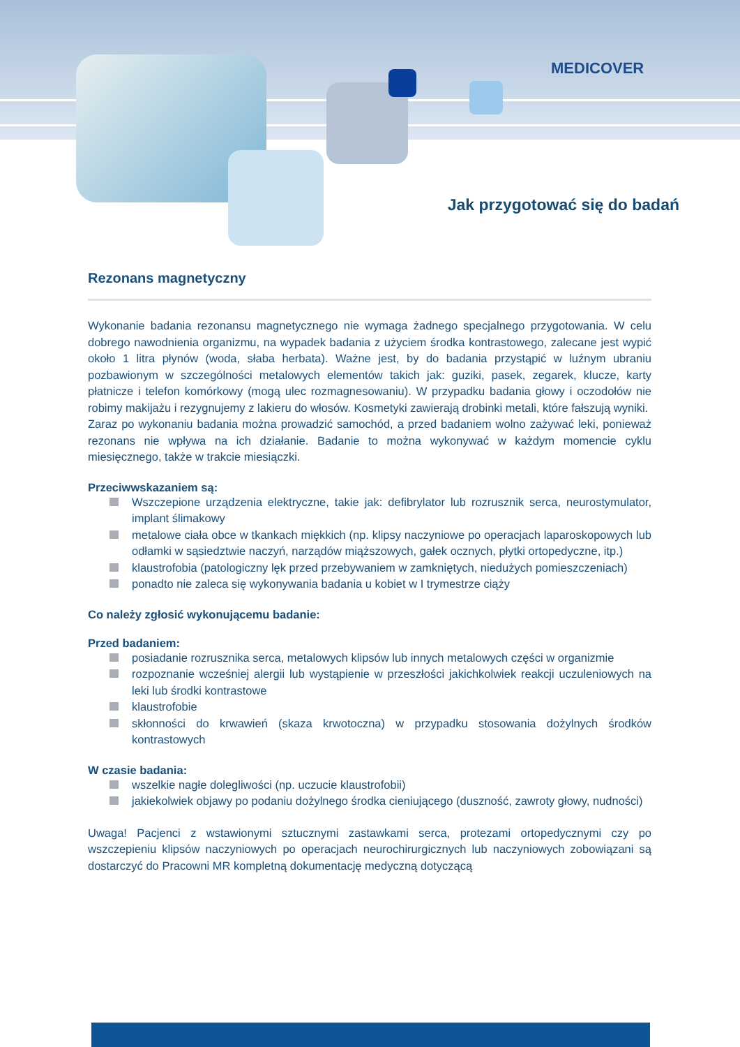MEDICOVER
Jak przygotować się do badań
Rezonans magnetyczny
Wykonanie badania rezonansu magnetycznego nie wymaga żadnego specjalnego przygotowania. W celu dobrego nawodnienia organizmu, na wypadek badania z użyciem środka kontrastowego, zalecane jest wypić około 1 litra płynów (woda, słaba herbata). Ważne jest, by do badania przystąpić w luźnym ubraniu pozbawionym w szczególności metalowych elementów takich jak: guziki, pasek, zegarek, klucze, karty płatnicze i telefon komórkowy (mogą ulec rozmagnesowaniu). W przypadku badania głowy i oczodołów nie robimy makijażu i rezygnujemy z lakieru do włosów. Kosmetyki zawierają drobinki metali, które fałszują wyniki.
Zaraz po wykonaniu badania można prowadzić samochód, a przed badaniem wolno zażywać leki, ponieważ rezonans nie wpływa na ich działanie. Badanie to można wykonywać w każdym momencie cyklu miesięcznego, także w trakcie miesiączki.
Przeciwwskazaniem są:
Wszczepione urządzenia elektryczne, takie jak: defibrylator lub rozrusznik serca, neurostymulator, implant ślimakowy
metalowe ciała obce w tkankach miękkich (np. klipsy naczyniowe po operacjach laparoskopowych lub odłamki w sąsiedztwie naczyń, narządów miąższowych, gałek ocznych, płytki ortopedyczne, itp.)
klaustrofobia (patologiczny lęk przed przebywaniem w zamkniętych, niedużych pomieszczeniach)
ponadto nie zaleca się wykonywania badania u kobiet w I trymestrze ciąży
Co należy zgłosić wykonującemu badanie:
Przed badaniem:
posiadanie rozrusznika serca, metalowych klipsów lub innych metalowych części w organizmie
rozpoznanie wcześniej alergii lub wystąpienie w przeszłości jakichkolwiek reakcji uczuleniowych na leki lub środki kontrastowe
klaustrofobie
skłonności do krwawień (skaza krwotoczna) w przypadku stosowania dożylnych środków kontrastowych
W czasie badania:
wszelkie nagłe dolegliwości (np. uczucie klaustrofobii)
jakiekolwiek objawy po podaniu dożylnego środka cieniującego (duszność, zawroty głowy, nudności)
Uwaga! Pacjenci z wstawionymi sztucznymi zastawkami serca, protezami ortopedycznymi czy po wszczepieniu klipsów naczyniowych po operacjach neurochirurgicznych lub naczyniowych zobowiązani są dostarczyć do Pracowni MR kompletną dokumentację medyczną dotyczącą